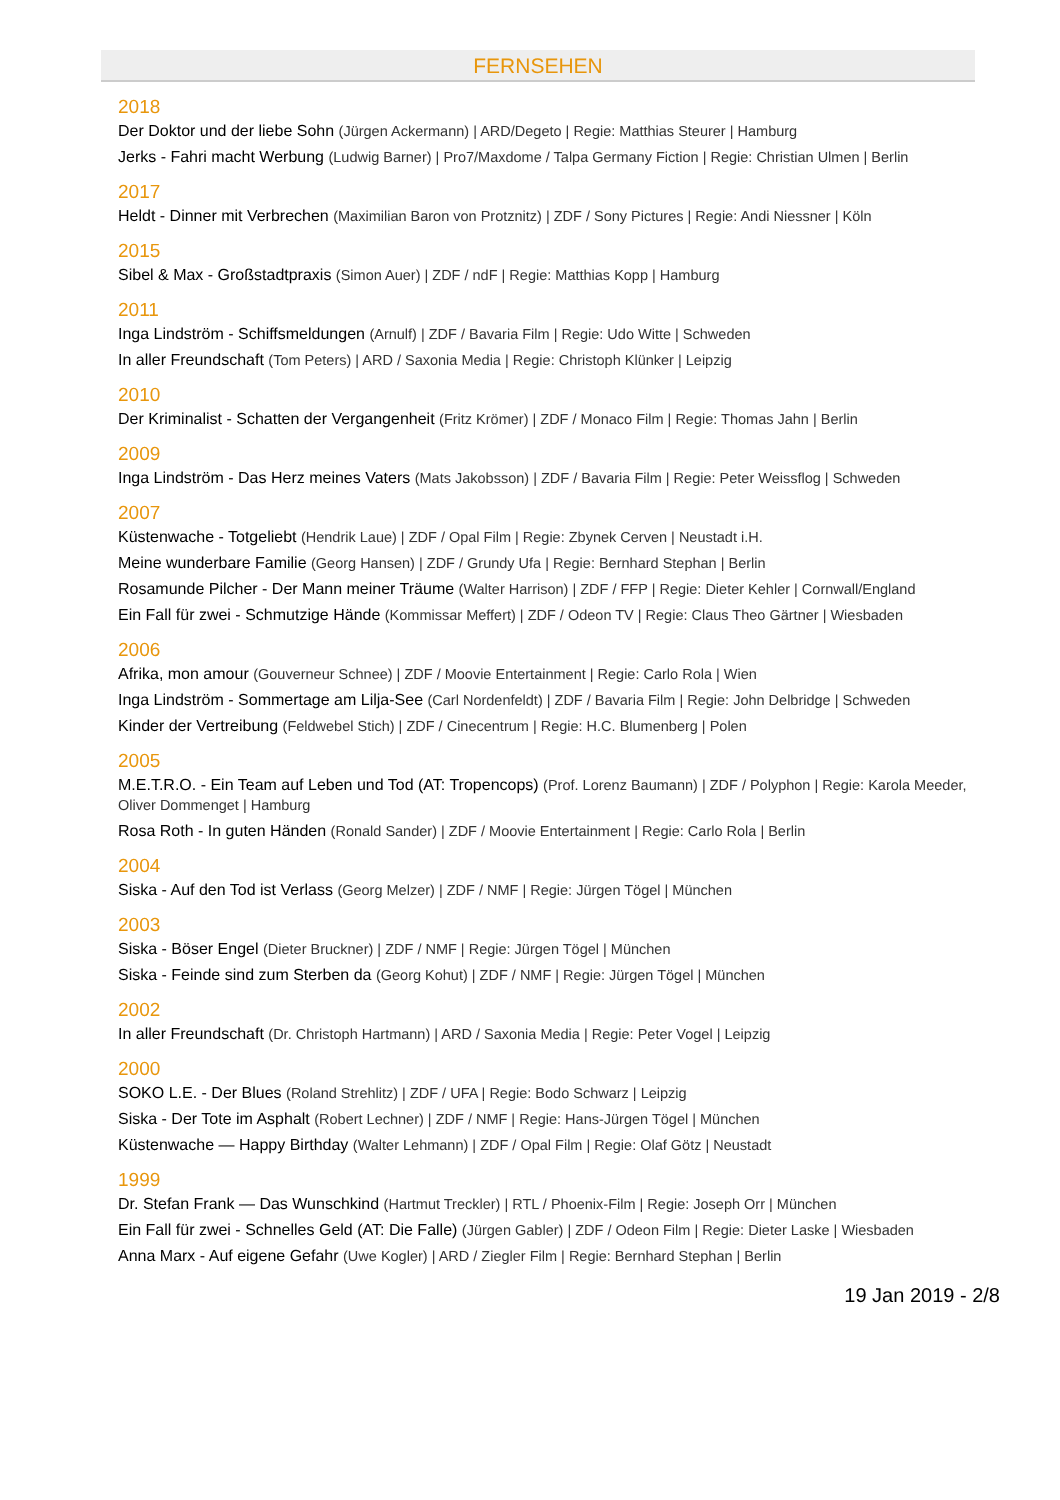FERNSEHEN
2018
Der Doktor und der liebe Sohn (Jürgen Ackermann) | ARD/Degeto | Regie: Matthias Steurer | Hamburg
Jerks - Fahri macht Werbung (Ludwig Barner) | Pro7/Maxdome / Talpa Germany Fiction | Regie: Christian Ulmen | Berlin
2017
Heldt - Dinner mit Verbrechen (Maximilian Baron von Protznitz) | ZDF / Sony Pictures | Regie: Andi Niessner | Köln
2015
Sibel & Max - Großstadtpraxis (Simon Auer) | ZDF / ndF | Regie: Matthias Kopp | Hamburg
2011
Inga Lindström - Schiffsmeldungen (Arnulf) | ZDF / Bavaria Film | Regie: Udo Witte | Schweden
In aller Freundschaft (Tom Peters) | ARD / Saxonia Media | Regie: Christoph Klünker | Leipzig
2010
Der Kriminalist - Schatten der Vergangenheit (Fritz Krömer) | ZDF / Monaco Film | Regie: Thomas Jahn | Berlin
2009
Inga Lindström - Das Herz meines Vaters (Mats Jakobsson) | ZDF / Bavaria Film | Regie: Peter Weissflog | Schweden
2007
Küstenwache - Totgeliebt (Hendrik Laue) | ZDF / Opal Film | Regie: Zbynek Cerven | Neustadt i.H.
Meine wunderbare Familie (Georg Hansen) | ZDF / Grundy Ufa | Regie: Bernhard Stephan | Berlin
Rosamunde Pilcher - Der Mann meiner Träume (Walter Harrison) | ZDF / FFP | Regie: Dieter Kehler | Cornwall/England
Ein Fall für zwei - Schmutzige Hände (Kommissar Meffert) | ZDF / Odeon TV | Regie: Claus Theo Gärtner | Wiesbaden
2006
Afrika, mon amour (Gouverneur Schnee) | ZDF / Moovie Entertainment | Regie: Carlo Rola | Wien
Inga Lindström - Sommertage am Lilja-See (Carl Nordenfeldt) | ZDF / Bavaria Film | Regie: John Delbridge | Schweden
Kinder der Vertreibung (Feldwebel Stich) | ZDF / Cinecentrum | Regie: H.C. Blumenberg | Polen
2005
M.E.T.R.O. - Ein Team auf Leben und Tod (AT: Tropencops) (Prof. Lorenz Baumann) | ZDF / Polyphon | Regie: Karola Meeder, Oliver Dommenget | Hamburg
Rosa Roth - In guten Händen (Ronald Sander) | ZDF / Moovie Entertainment | Regie: Carlo Rola | Berlin
2004
Siska - Auf den Tod ist Verlass (Georg Melzer) | ZDF / NMF | Regie: Jürgen Tögel | München
2003
Siska - Böser Engel (Dieter Bruckner) | ZDF / NMF | Regie: Jürgen Tögel | München
Siska - Feinde sind zum Sterben da (Georg Kohut) | ZDF / NMF | Regie: Jürgen Tögel | München
2002
In aller Freundschaft (Dr. Christoph Hartmann) | ARD / Saxonia Media | Regie: Peter Vogel | Leipzig
2000
SOKO L.E. - Der Blues (Roland Strehlitz) | ZDF / UFA | Regie: Bodo Schwarz | Leipzig
Siska - Der Tote im Asphalt (Robert Lechner) | ZDF / NMF | Regie: Hans-Jürgen Tögel | München
Küstenwache — Happy Birthday (Walter Lehmann) | ZDF / Opal Film | Regie: Olaf Götz | Neustadt
1999
Dr. Stefan Frank — Das Wunschkind (Hartmut Treckler) | RTL / Phoenix-Film | Regie: Joseph Orr | München
Ein Fall für zwei - Schnelles Geld (AT: Die Falle) (Jürgen Gabler) | ZDF / Odeon Film | Regie: Dieter Laske | Wiesbaden
Anna Marx - Auf eigene Gefahr (Uwe Kogler) | ARD / Ziegler Film | Regie: Bernhard Stephan | Berlin
19 Jan 2019 - 2/8